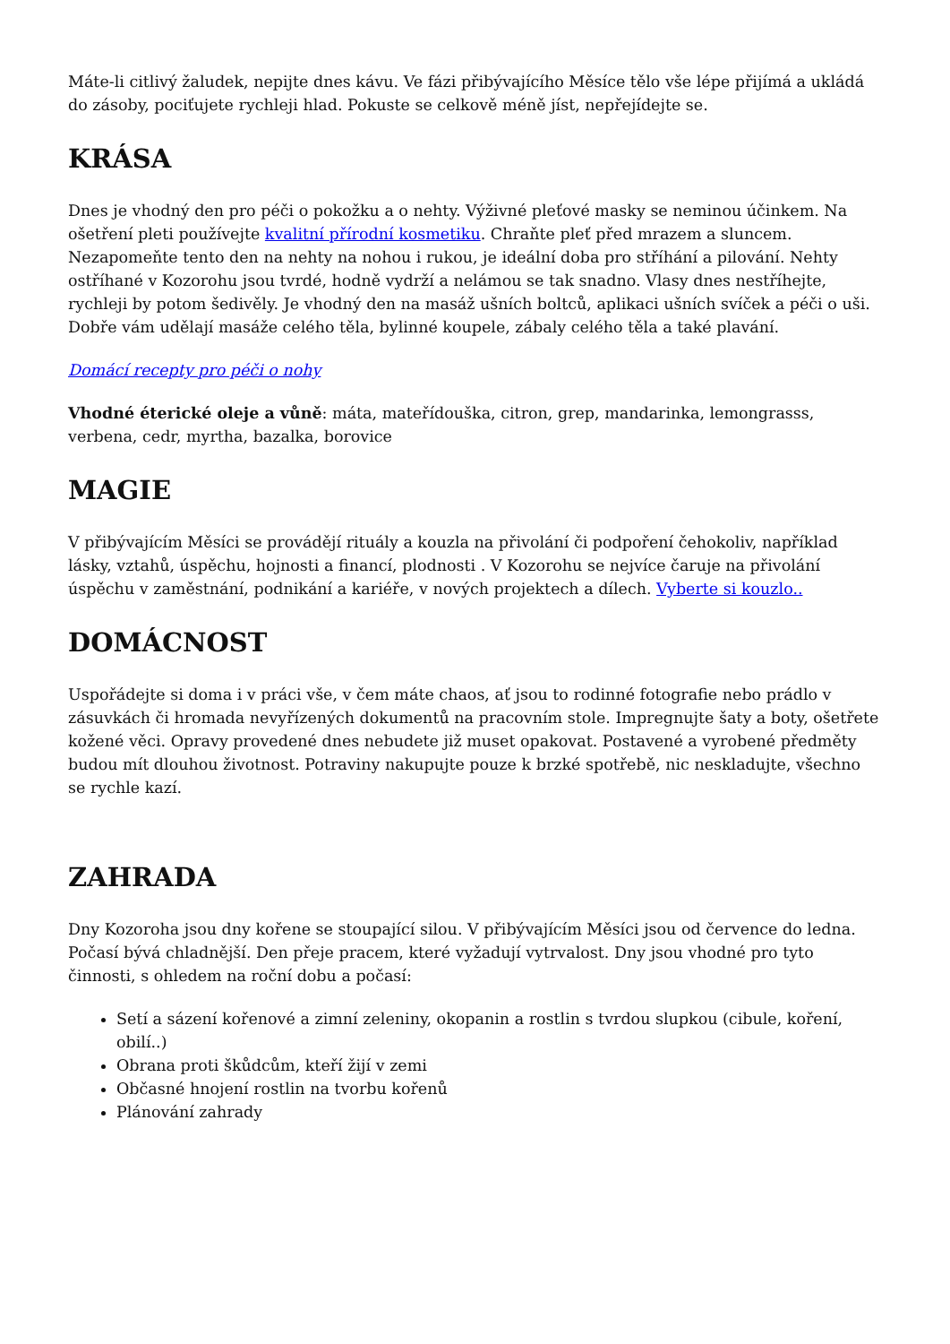Máte-li citlivý žaludek, nepijte dnes kávu. Ve fázi přibývajícího Měsíce tělo vše lépe přijímá a ukládá do zásoby, pociťujete rychleji hlad. Pokuste se celkově méně jíst, nepřejídejte se.
KRÁSA
Dnes je vhodný den pro péči o pokožku a o nehty. Výživné pleťové masky se neminou účinkem. Na ošetření pleti používejte kvalitní přírodní kosmetiku. Chraňte pleť před mrazem a sluncem. Nezapomeňte tento den na nehty na nohou i rukou, je ideální doba pro stříhání a pilování. Nehty ostříhané v Kozorohu jsou tvrdé, hodně vydrží a nelámou se tak snadno. Vlasy dnes nestříhejte, rychleji by potom šedivěly. Je vhodný den na masáž ušních boltců, aplikaci ušních svíček a péči o uši. Dobře vám udělají masáže celého těla, bylinné koupele, zábaly celého těla a také plavání.
Domácí recepty pro péči o nohy
Vhodné éterické oleje a vůně: máta, mateřídouška, citron, grep, mandarinka, lemongrasss, verbena, cedr, myrtha, bazalka, borovice
MAGIE
V přibývajícím Měsíci se provádějí rituály a kouzla na přivolání či podpoření čehokoliv, například lásky, vztahů, úspěchu, hojnosti a financí, plodnosti . V Kozorohu se nejvíce čaruje na přivolání úspěchu v zaměstnání, podnikání a kariéře, v nových projektech a dílech. Vyberte si kouzlo..
DOMÁCNOST
Uspořádejte si doma i v práci vše, v čem máte chaos, ať jsou to rodinné fotografie nebo prádlo v zásuvkách či hromada nevyřízených dokumentů na pracovním stole. Impregnujte šaty a boty, ošetřete kožené věci. Opravy provedené dnes nebudete již muset opakovat. Postavené a vyrobené předměty budou mít dlouhou životnost. Potraviny nakupujte pouze k brzké spotřebě, nic neskladujte, všechno se rychle kazí.
ZAHRADA
Dny Kozoroha jsou dny kořene se stoupající silou. V přibývajícím Měsíci jsou od července do ledna. Počasí bývá chladnější. Den přeje pracem, které vyžadují vytrvalost. Dny jsou vhodné pro tyto činnosti, s ohledem na roční dobu a počasí:
Setí a sázení kořenové a zimní zeleniny, okopanin a rostlin s tvrdou slupkou (cibule, koření, obilí..)
Obrana proti škůdcům, kteří žijí v zemi
Občasné hnojení rostlin na tvorbu kořenů
Plánování zahrady